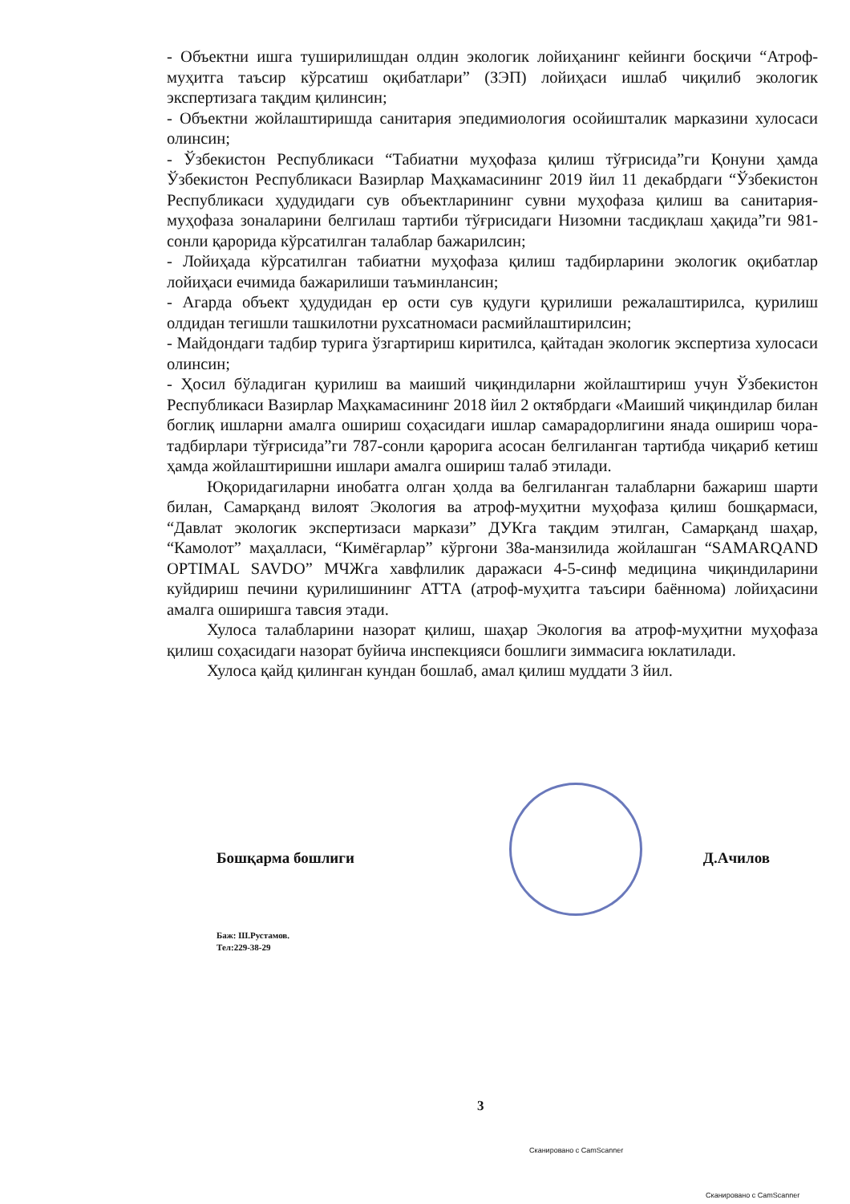- Объектни ишга туширилишдан олдин экологик лойиҳанинг кейинги босқичи “Атроф-муҳитга таъсир кўрсатиш оқибатлари” (ЗЭП) лойиҳаси ишлаб чиқилиб экологик экспертизага тақдим қилинсин;
- Объектни жойлаштиришда санитария эпедимиология осойишталик марказини хулосаси олинсин;
- Ўзбекистон Республикаси “Табиатни муҳофаза қилиш тўғрисида”ги Қонуни ҳамда Ўзбекистон Республикаси Вазирлар Маҳкамасининг 2019 йил 11 декабрдаги “Ўзбекистон Республикаси ҳудудидаги сув объектларининг сувни муҳофаза қилиш ва санитария-муҳофаза зоналарини белгилаш тартиби тўғрисидаги Низомни тасдиқлаш ҳақида”ги 981-сонли қарорида кўрсатилган талаблар бажарилсин;
- Лойиҳада кўрсатилган табиатни муҳофаза қилиш тадбирларини экологик оқибатлар лойиҳаси ечимида бажарилиши таъминлансин;
- Агарда объект ҳудудидан ер ости сув қудуги қурилиши режалаштирилса, қурилиш олдидан тегишли ташкилотни рухсатномаси расмийлаштирилсин;
- Майдондаги тадбир турига ўзгартириш киритилса, қайтадан экологик экспертиза хулосаси олинсин;
- Ҳосил бўладиган қурилиш ва маиший чиқиндиларни жойлаштириш учун Ўзбекистон Республикаси Вазирлар Маҳкамасининг 2018 йил 2 октябрдаги «Маиший чиқиндилар билан боглиқ ишларни амалга ошириш соҳасидаги ишлар самарадорлигини янада ошириш чора-тадбирлари тўғрисида”ги 787-сонли қарорига асосан белгиланган тартибда чиқариб кетиш ҳамда жойлаштиришни ишлари амалга ошириш талаб этилади.
Юқоридагиларни инобатга олган ҳолда ва белгиланган талабларни бажариш шарти билан, Самарқанд вилоят Экология ва атроф-муҳитни муҳофаза қилиш бошқармаси, “Давлат экологик экспертизаси маркази” ДУКга тақдим этилган, Самарқанд шаҳар, “Камолот” маҳалласи, “Кимёгарлар” кўргони 38а-манзилида жойлашган “SAMARQAND OPTIMAL SAVDO” МЧЖга хавфлилик даражаси 4-5-синф медицина чиқиндиларини куйдириш печини қурилишининг АТТА (атроф-муҳитга таъсири баённома) лойиҳасини амалга оширишга тавсия этади.
Хулоса талабларини назорат қилиш, шаҳар Экология ва атроф-муҳитни муҳофаза қилиш соҳасидаги назорат буйича инспекцияси бошлиги зиммасига юклатилади.
Хулоса қайд қилинган кундан бошлаб, амал қилиш муддати 3 йил.
Бошқарма бошлиги Д.Ачилов
Баж: Ш.Рустамов.
Тел:229-38-29
3
Сканировано с CamScanner
Сканировано с CamScanner